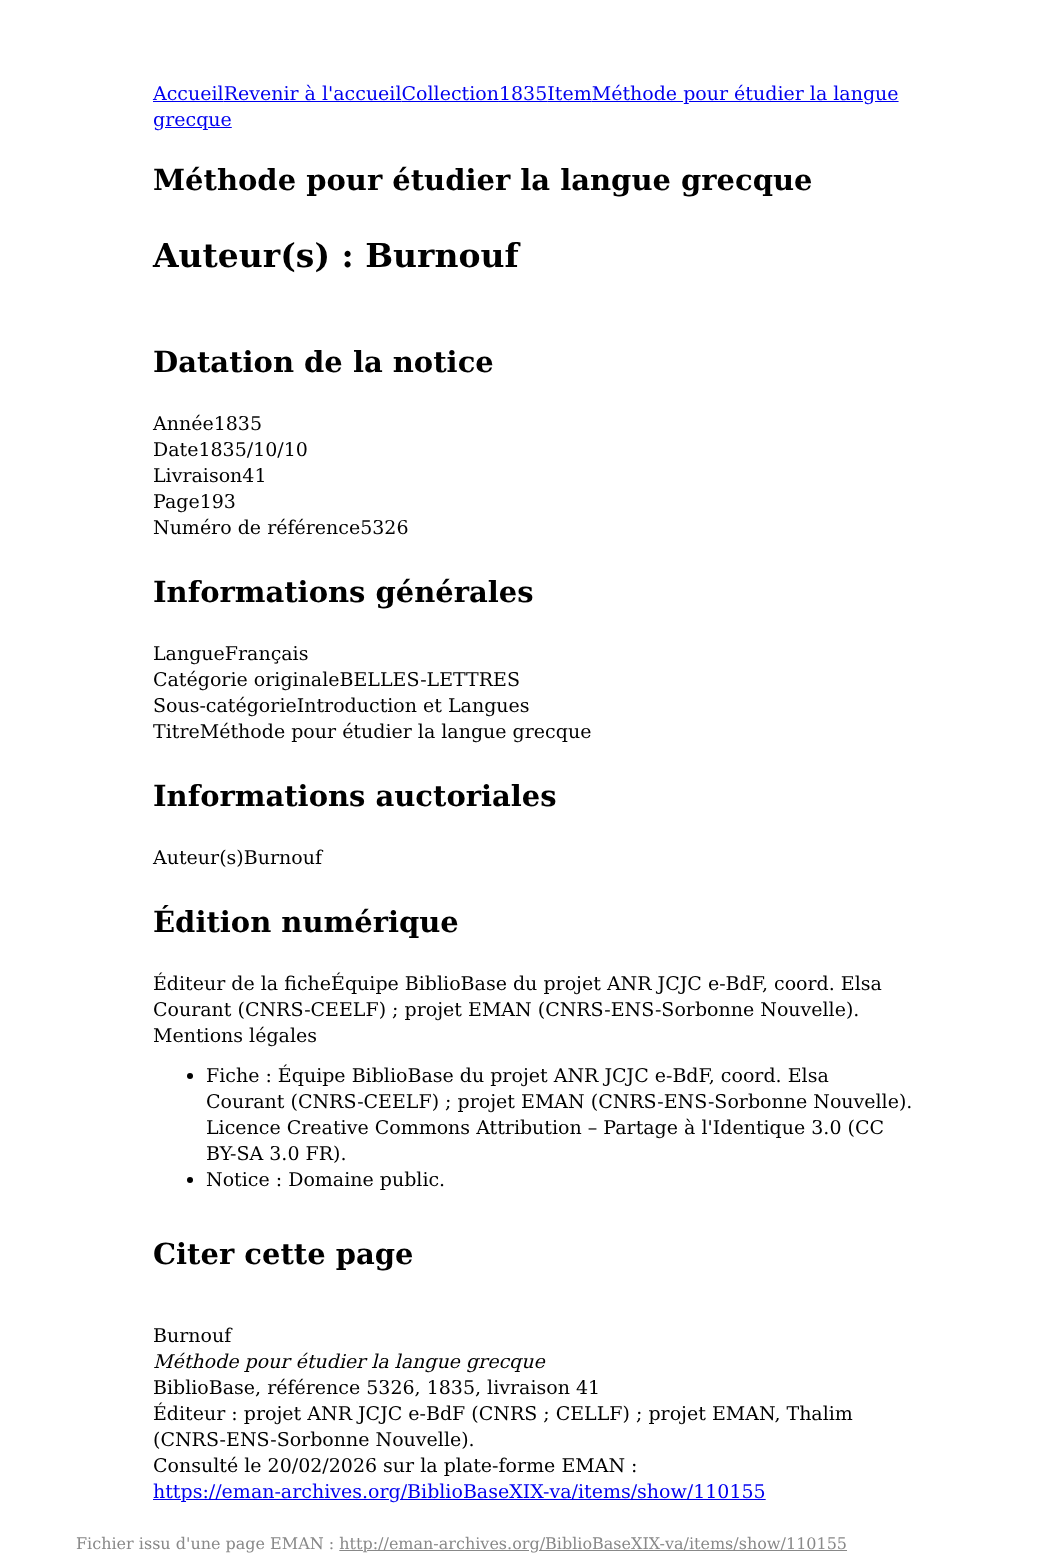Accueil Revenir à l'accueil Collection 1835 Item Méthode pour étudier la langue grecque
Méthode pour étudier la langue grecque
Auteur(s) : Burnouf
Datation de la notice
Année1835
Date1835/10/10
Livraison41
Page193
Numéro de référence5326
Informations générales
LangueFrançais
Catégorie originaleBELLES-LETTRES
Sous-catégorieIntroduction et Langues
TitreMéthode pour étudier la langue grecque
Informations auctoriales
Auteur(s)Burnouf
Édition numérique
Éditeur de la ficheÉquipe BiblioBase du projet ANR JCJC e-BdF, coord. Elsa Courant (CNRS-CEELF) ; projet EMAN (CNRS-ENS-Sorbonne Nouvelle).
Mentions légales
Fiche : Équipe BiblioBase du projet ANR JCJC e-BdF, coord. Elsa Courant (CNRS-CEELF) ; projet EMAN (CNRS-ENS-Sorbonne Nouvelle). Licence Creative Commons Attribution – Partage à l'Identique 3.0 (CC BY-SA 3.0 FR).
Notice : Domaine public.
Citer cette page
Burnouf
Méthode pour étudier la langue grecque
BiblioBase, référence 5326, 1835, livraison 41
Éditeur : projet ANR JCJC e-BdF (CNRS ; CELLF) ; projet EMAN, Thalim (CNRS-ENS-Sorbonne Nouvelle).
Consulté le 20/02/2026 sur la plate-forme EMAN :
https://eman-archives.org/BiblioBaseXIX-va/items/show/110155
Fichier issu d'une page EMAN : http://eman-archives.org/BiblioBaseXIX-va/items/show/110155